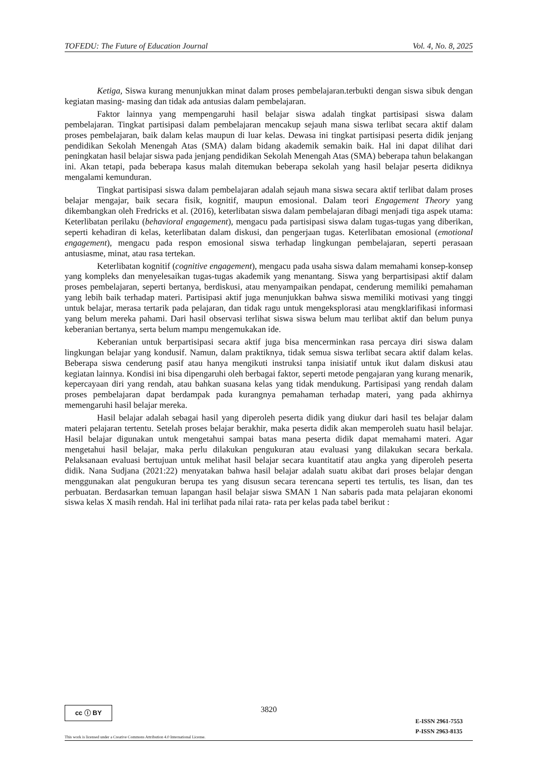TOFEDU: The Future of Education Journal Vol. 4, No. 8, 2025
Ketiga, Siswa kurang menunjukkan minat dalam proses pembelajaran.terbukti dengan siswa sibuk dengan kegiatan masing- masing dan tidak ada antusias dalam pembelajaran.
Faktor lainnya yang mempengaruhi hasil belajar siswa adalah tingkat partisipasi siswa dalam pembelajaran. Tingkat partisipasi dalam pembelajaran mencakup sejauh mana siswa terlibat secara aktif dalam proses pembelajaran, baik dalam kelas maupun di luar kelas. Dewasa ini tingkat partisipasi peserta didik jenjang pendidikan Sekolah Menengah Atas (SMA) dalam bidang akademik semakin baik. Hal ini dapat dilihat dari peningkatan hasil belajar siswa pada jenjang pendidikan Sekolah Menengah Atas (SMA) beberapa tahun belakangan ini. Akan tetapi, pada beberapa kasus malah ditemukan beberapa sekolah yang hasil belajar peserta didiknya mengalami kemunduran.
Tingkat partisipasi siswa dalam pembelajaran adalah sejauh mana siswa secara aktif terlibat dalam proses belajar mengajar, baik secara fisik, kognitif, maupun emosional. Dalam teori Engagement Theory yang dikembangkan oleh Fredricks et al. (2016), keterlibatan siswa dalam pembelajaran dibagi menjadi tiga aspek utama: Keterlibatan perilaku (behavioral engagement), mengacu pada partisipasi siswa dalam tugas-tugas yang diberikan, seperti kehadiran di kelas, keterlibatan dalam diskusi, dan pengerjaan tugas. Keterlibatan emosional (emotional engagement), mengacu pada respon emosional siswa terhadap lingkungan pembelajaran, seperti perasaan antusiasme, minat, atau rasa tertekan.
Keterlibatan kognitif (cognitive engagement), mengacu pada usaha siswa dalam memahami konsep-konsep yang kompleks dan menyelesaikan tugas-tugas akademik yang menantang. Siswa yang berpartisipasi aktif dalam proses pembelajaran, seperti bertanya, berdiskusi, atau menyampaikan pendapat, cenderung memiliki pemahaman yang lebih baik terhadap materi. Partisipasi aktif juga menunjukkan bahwa siswa memiliki motivasi yang tinggi untuk belajar, merasa tertarik pada pelajaran, dan tidak ragu untuk mengeksplorasi atau mengklarifikasi informasi yang belum mereka pahami. Dari hasil observasi terlihat siswa siswa belum mau terlibat aktif dan belum punya keberanian bertanya, serta belum mampu mengemukakan ide.
Keberanian untuk berpartisipasi secara aktif juga bisa mencerminkan rasa percaya diri siswa dalam lingkungan belajar yang kondusif. Namun, dalam praktiknya, tidak semua siswa terlibat secara aktif dalam kelas. Beberapa siswa cenderung pasif atau hanya mengikuti instruksi tanpa inisiatif untuk ikut dalam diskusi atau kegiatan lainnya. Kondisi ini bisa dipengaruhi oleh berbagai faktor, seperti metode pengajaran yang kurang menarik, kepercayaan diri yang rendah, atau bahkan suasana kelas yang tidak mendukung. Partisipasi yang rendah dalam proses pembelajaran dapat berdampak pada kurangnya pemahaman terhadap materi, yang pada akhirnya memengaruhi hasil belajar mereka.
Hasil belajar adalah sebagai hasil yang diperoleh peserta didik yang diukur dari hasil tes belajar dalam materi pelajaran tertentu. Setelah proses belajar berakhir, maka peserta didik akan memperoleh suatu hasil belajar. Hasil belajar digunakan untuk mengetahui sampai batas mana peserta didik dapat memahami materi. Agar mengetahui hasil belajar, maka perlu dilakukan pengukuran atau evaluasi yang dilakukan secara berkala. Pelaksanaan evaluasi bertujuan untuk melihat hasil belajar secara kuantitatif atau angka yang diperoleh peserta didik. Nana Sudjana (2021:22) menyatakan bahwa hasil belajar adalah suatu akibat dari proses belajar dengan menggunakan alat pengukuran berupa tes yang disusun secara terencana seperti tes tertulis, tes lisan, dan tes perbuatan. Berdasarkan temuan lapangan hasil belajar siswa SMAN 1 Nan sabaris pada mata pelajaran ekonomi siswa kelas X masih rendah. Hal ini terlihat pada nilai rata- rata per kelas pada tabel berikut :
cc ⓘ BY
3820
This work is licensed under a Creative Commons Attribution 4.0 International License.
E-ISSN 2961-7553
P-ISSN 2963-8135